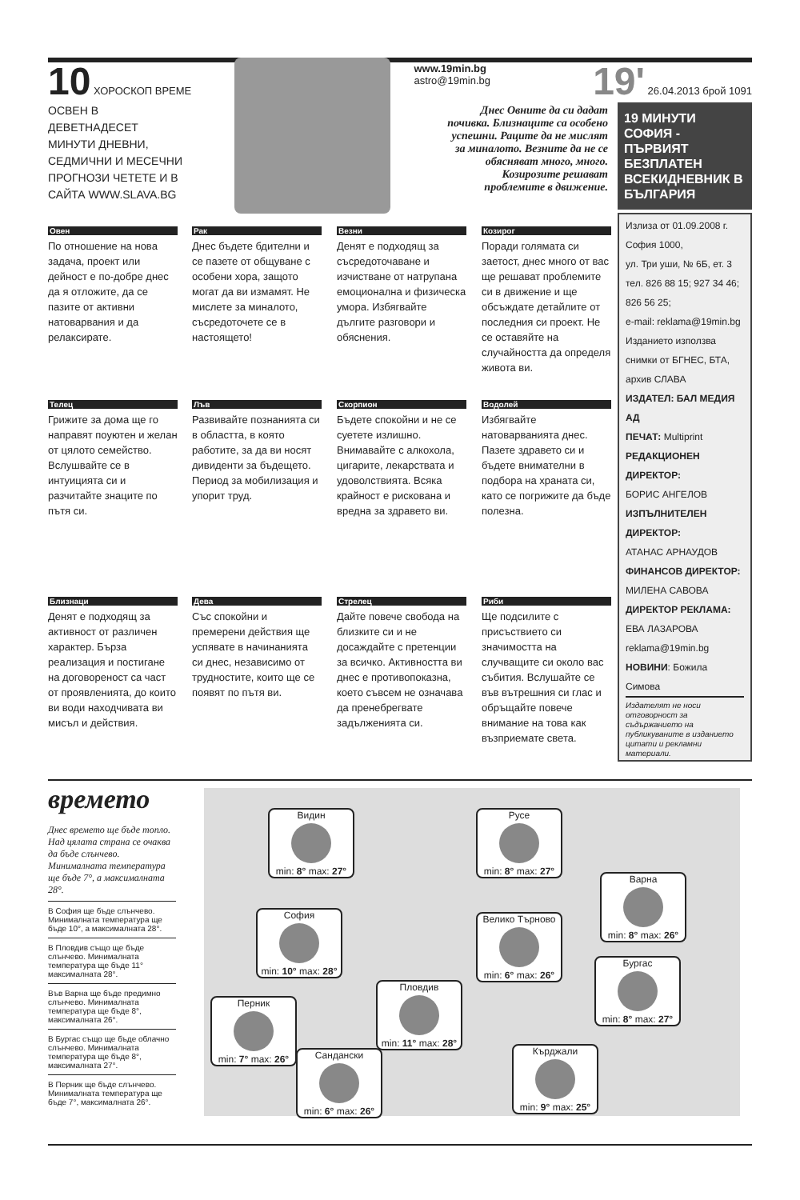10 ХОРОСКОП ВРЕМЕ www.19min.bg
astro@19min.bg
19' 26.04.2013 брой 1091
ОСВЕН В ДЕВЕТНАДЕСЕТ МИНУТИ ДНЕВНИ, СЕДМИЧНИ И МЕСЕЧНИ ПРОГНОЗИ ЧЕТЕТЕ И В САЙТА WWW.SLAVA.BG
Днес Овните да си дадат почивка. Близнаците са особено успешни. Раците да не мислят за миналото. Везните да не се обясняват много, много. Козирозите решават проблемите в движение.
19 МИНУТИ СОФИЯ - ПЪРВИЯТ БЕЗПЛАТЕН ВСЕКИДНЕВНИК В БЪЛГАРИЯ
Излиза от 01.09.2008 г.
София 1000,
ул. Три уши, № 6Б, ет. 3
тел. 826 88 15; 927 34 46;
826 56 25;
e-mail: reklama@19min.bg
Изданието използва снимки от БГНЕС, БТА, архив СЛАВА
ИЗДАТЕЛ: БАЛ МЕДИЯ АД
ПЕЧАТ: Multiprint
РЕДАКЦИОНЕН ДИРЕКТОР:
БОРИС АНГЕЛОВ
ИЗПЪЛНИТЕЛЕН ДИРЕКТОР:
АТАНАС АРНАУДОВ
ФИНАНСОВ ДИРЕКТОР:
МИЛЕНА САВОВА
ДИРЕКТОР РЕКЛАМА:
ЕВА ЛАЗАРОВА
reklama@19min.bg
НОВИНИ: Божила Симова
Издателят не носи отговорност за съдържанието на публикуваните в изданието цитати и рекламни материали.
Овен
По отношение на нова задача, проект или дейност е по-добре днес да я отложите, да се пазите от активни натоварвания и да релаксирате.
Рак
Днес бъдете бдителни и се пазете от общуване с особени хора, защото могат да ви измамят. Не мислете за миналото, съсредоточете се в настоящето!
Везни
Денят е подходящ за съсредоточаване и изчистване от натрупана емоционална и физическа умора. Избягвайте дългите разговори и обяснения.
Козирог
Поради голямата си заетост, днес много от вас ще решават проблемите си в движение и ще обсъждате детайлите от последния си проект. Не се оставяйте на случайността да определя живота ви.
Телец
Грижите за дома ще го направят поуютен и желан от цялото семейство. Вслушвайте се в интуицията си и разчитайте знаците по пътя си.
Лъв
Развивайте познанията си в областта, в която работите, за да ви носят дивиденти за бъдещето. Период за мобилизация и упорит труд.
Скорпион
Бъдете спокойни и не се суетете излишно. Внимавайте с алкохола, цигарите, лекарствата и удоволствията. Всяка крайност е рискована и вредна за здравето ви.
Водолей
Избягвайте натоварванията днес. Пазете здравето си и бъдете внимателни в подбора на храната си, като се погрижите да бъде полезна.
Близнаци
Денят е подходящ за активност от различен характер. Бърза реализация и постигане на договореност са част от проявленията, до които ви води находчивата ви мисъл и действия.
Дева
Със спокойни и премерени действия ще успявате в начинанията си днес, независимо от трудностите, които ще се появят по пътя ви.
Стрелец
Дайте повече свобода на близките си и не досаждайте с претенции за всичко. Активността ви днес е противопоказна, което съвсем не означава да пренебрегвате задълженията си.
Риби
Ще подсилите с присъствието си значимостта на случващите си около вас събития. Вслушайте се във вътрешния си глас и обръщайте повече внимание на това как възприемате света.
времето
Днес времето ще бъде топло. Над цялата страна се очаква да бъде слънчево. Минималната температура ще бъде 7°, а максималната 28°.
В София ще бъде слънчево. Минималната температура ще бъде 10°, а максималната 28°.
В Пловдив също ще бъде слънчево. Минималната температура ще бъде 11° максималната 28°.
Във Варна ще бъде предимно слънчево. Минималната температура ще бъде 8°, максималната 26°.
В Бургас също ще бъде облачно слънчево. Минималната температура ще бъде 8°, максималната 27°.
В Перник ще бъде слънчево. Минималната температура ще бъде 7°, максималната 26°.
Видин
min: 8° max: 27°
Русе
min: 8° max: 27°
Варна
min: 8° max: 26°
София
min: 10° max: 28°
Велико Търново
min: 6° max: 26°
Бургас
min: 8° max: 27°
Перник
min: 7° max: 26°
Пловдив
min: 11° max: 28°
Сандански
min: 6° max: 26°
Кърджали
min: 9° max: 25°